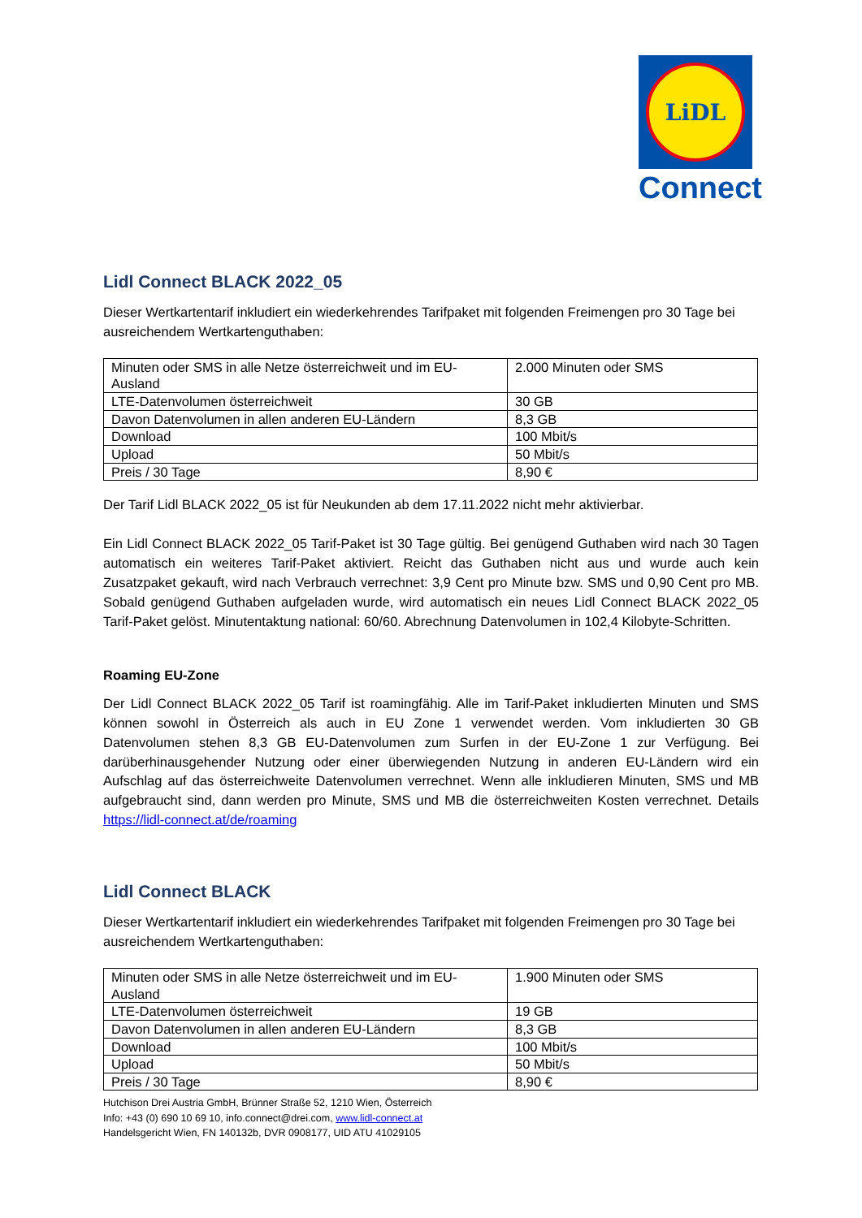LiDL
Connect
Lidl Connect BLACK 2022_05
Dieser Wertkartentarif inkludiert ein wiederkehrendes Tarifpaket mit folgenden Freimengen pro 30 Tage bei ausreichendem Wertkartenguthaben:
| Minuten oder SMS in alle Netze österreichweit und im EU-Ausland | 2.000 Minuten oder SMS |
| LTE-Datenvolumen österreichweit | 30 GB |
| Davon Datenvolumen in allen anderen EU-Ländern | 8,3 GB |
| Download | 100 Mbit/s |
| Upload | 50 Mbit/s |
| Preis / 30 Tage | 8,90 € |
Der Tarif Lidl BLACK 2022_05 ist für Neukunden ab dem 17.11.2022 nicht mehr aktivierbar.
Ein Lidl Connect BLACK 2022_05 Tarif-Paket ist 30 Tage gültig. Bei genügend Guthaben wird nach 30 Tagen automatisch ein weiteres Tarif-Paket aktiviert. Reicht das Guthaben nicht aus und wurde auch kein Zusatzpaket gekauft, wird nach Verbrauch verrechnet: 3,9 Cent pro Minute bzw. SMS und 0,90 Cent pro MB. Sobald genügend Guthaben aufgeladen wurde, wird automatisch ein neues Lidl Connect BLACK 2022_05 Tarif-Paket gelöst. Minutentaktung national: 60/60. Abrechnung Datenvolumen in 102,4 Kilobyte-Schritten.
Roaming EU-Zone
Der Lidl Connect BLACK 2022_05 Tarif ist roamingfähig. Alle im Tarif-Paket inkludierten Minuten und SMS können sowohl in Österreich als auch in EU Zone 1 verwendet werden. Vom inkludierten 30 GB Datenvolumen stehen 8,3 GB EU-Datenvolumen zum Surfen in der EU-Zone 1 zur Verfügung. Bei darüberhinausgehender Nutzung oder einer überwiegenden Nutzung in anderen EU-Ländern wird ein Aufschlag auf das österreichweite Datenvolumen verrechnet. Wenn alle inkludieren Minuten, SMS und MB aufgebraucht sind, dann werden pro Minute, SMS und MB die österreichweiten Kosten verrechnet. Details https://lidl-connect.at/de/roaming
Lidl Connect BLACK
Dieser Wertkartentarif inkludiert ein wiederkehrendes Tarifpaket mit folgenden Freimengen pro 30 Tage bei ausreichendem Wertkartenguthaben:
| Minuten oder SMS in alle Netze österreichweit und im EU-Ausland | 1.900 Minuten oder SMS |
| LTE-Datenvolumen österreichweit | 19 GB |
| Davon Datenvolumen in allen anderen EU-Ländern | 8,3 GB |
| Download | 100 Mbit/s |
| Upload | 50 Mbit/s |
| Preis / 30 Tage | 8,90 € |
Hutchison Drei Austria GmbH, Brünner Straße 52, 1210 Wien, Österreich
Info: +43 (0) 690 10 69 10, info.connect@drei.com, www.lidl-connect.at
Handelsgericht Wien, FN 140132b, DVR 0908177, UID ATU 41029105